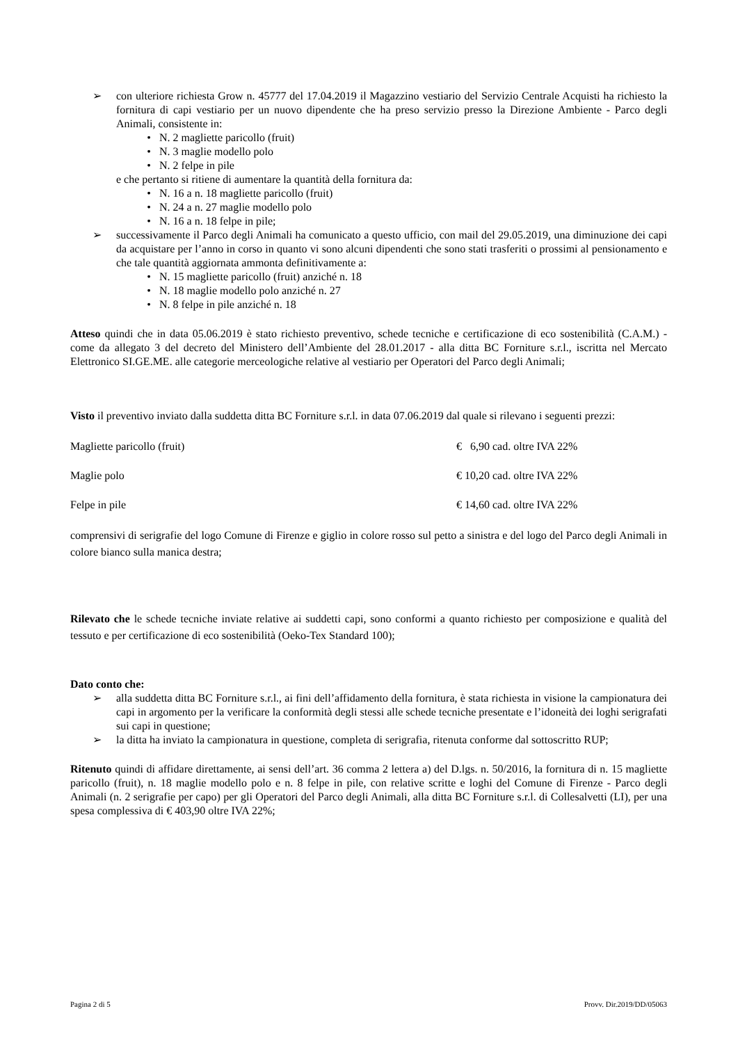➢ con ulteriore richiesta Grow n. 45777 del 17.04.2019 il Magazzino vestiario del Servizio Centrale Acquisti ha richiesto la fornitura di capi vestiario per un nuovo dipendente che ha preso servizio presso la Direzione Ambiente - Parco degli Animali, consistente in:
• N. 2 magliette paricollo (fruit)
• N. 3 maglie modello polo
• N. 2 felpe in pile
e che pertanto si ritiene di aumentare la quantità della fornitura da:
• N. 16 a n. 18 magliette paricollo (fruit)
• N. 24 a n. 27 maglie modello polo
• N. 16 a n. 18 felpe in pile;
➢ successivamente il Parco degli Animali ha comunicato a questo ufficio, con mail del 29.05.2019, una diminuzione dei capi da acquistare per l’anno in corso in quanto vi sono alcuni dipendenti che sono stati trasferiti o prossimi al pensionamento e che tale quantità aggiornata ammonta definitivamente a:
• N. 15 magliette paricollo (fruit) anziché n. 18
• N. 18 maglie modello polo anziché n. 27
• N. 8 felpe in pile anziché n. 18
Atteso quindi che in data 05.06.2019 è stato richiesto preventivo, schede tecniche e certificazione di eco sostenibilità (C.A.M.) - come da allegato 3 del decreto del Ministero dell’Ambiente del 28.01.2017 - alla ditta BC Forniture s.r.l., iscritta nel Mercato Elettronico SI.GE.ME. alle categorie merceologiche relative al vestiario per Operatori del Parco degli Animali;
Visto il preventivo inviato dalla suddetta ditta BC Forniture s.r.l. in data 07.06.2019 dal quale si rilevano i seguenti prezzi:
Magliette paricollo (fruit) € 6,90 cad. oltre IVA 22%
Maglie polo € 10,20 cad. oltre IVA 22%
Felpe in pile € 14,60 cad. oltre IVA 22%
comprensivi di serigrafie del logo Comune di Firenze e giglio in colore rosso sul petto a sinistra e del logo del Parco degli Animali in colore bianco sulla manica destra;
Rilevato che le schede tecniche inviate relative ai suddetti capi, sono conformi a quanto richiesto per composizione e qualità del tessuto e per certificazione di eco sostenibilità (Oeko-Tex Standard 100);
Dato conto che:
➢ alla suddetta ditta BC Forniture s.r.l., ai fini dell’affidamento della fornitura, è stata richiesta in visione la campionatura dei capi in argomento per la verificare la conformità degli stessi alle schede tecniche presentate e l’idoneità dei loghi serigrafati sui capi in questione;
➢ la ditta ha inviato la campionatura in questione, completa di serigrafia, ritenuta conforme dal sottoscritto RUP;
Ritenuto quindi di affidare direttamente, ai sensi dell’art. 36 comma 2 lettera a) del D.lgs. n. 50/2016, la fornitura di n. 15 magliette paricollo (fruit), n. 18 maglie modello polo e n. 8 felpe in pile, con relative scritte e loghi del Comune di Firenze - Parco degli Animali (n. 2 serigrafie per capo) per gli Operatori del Parco degli Animali, alla ditta BC Forniture s.r.l. di Collesalvetti (LI), per una spesa complessiva di € 403,90 oltre IVA 22%;
Pagina 2 di 5 Provv. Dir.2019/DD/05063